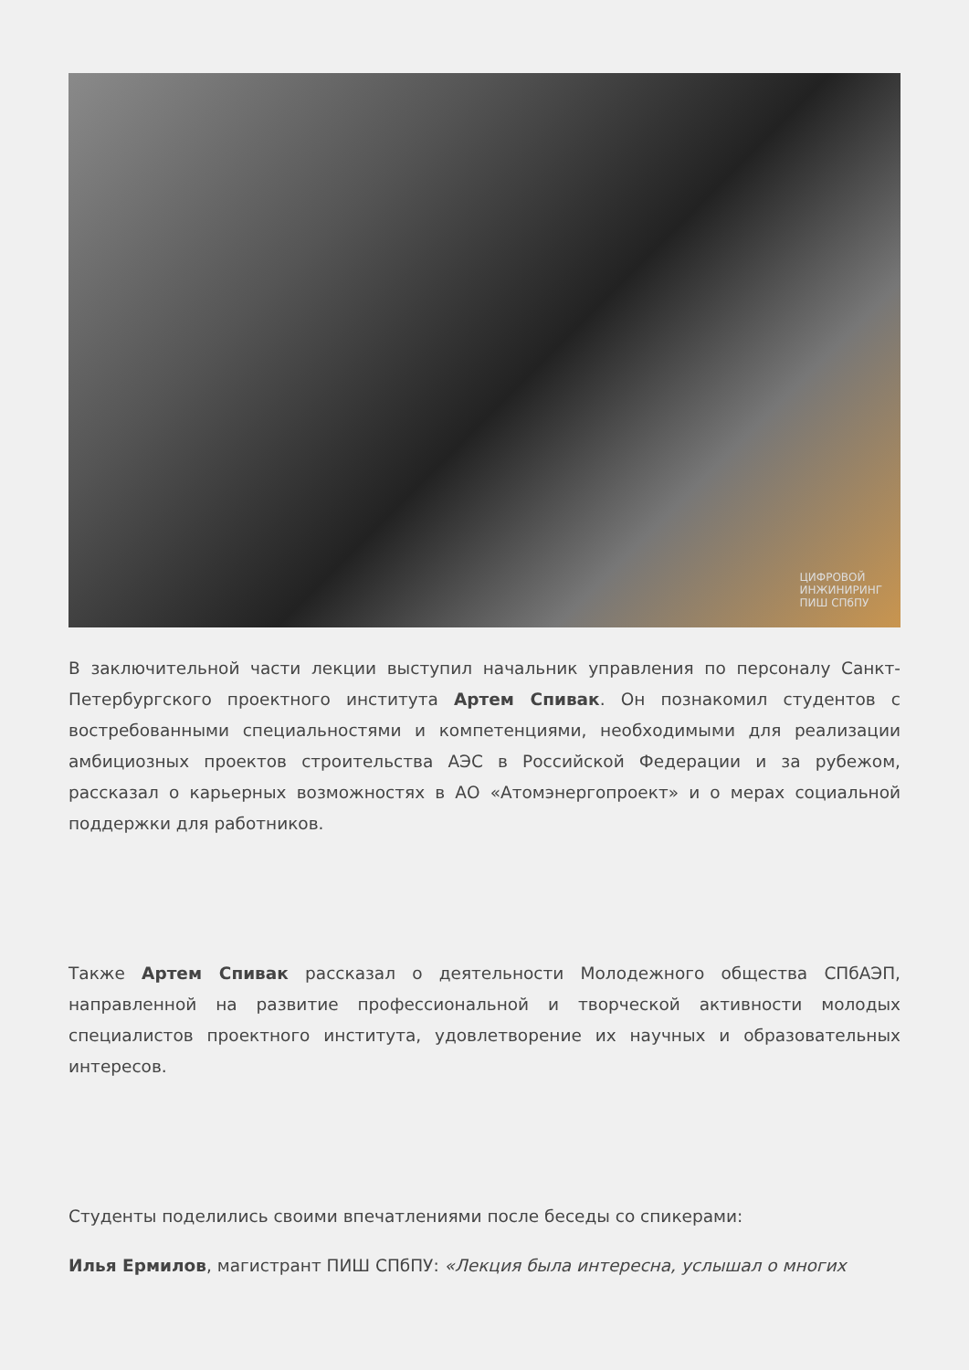ЦИФРОВОЙ
ИНЖИНИРИНГ
ПИШ СПбПУ
В заключительной части лекции выступил начальник управления по персоналу Санкт-Петербургского проектного института Артем Спивак. Он познакомил студентов с востребованными специальностями и компетенциями, необходимыми для реализации амбициозных проектов строительства АЭС в Российской Федерации и за рубежом, рассказал о карьерных возможностях в АО «Атомэнергопроект» и о мерах социальной поддержки для работников.
Также Артем Спивак рассказал о деятельности Молодежного общества СПбАЭП, направленной на развитие профессиональной и творческой активности молодых специалистов проектного института, удовлетворение их научных и образовательных интересов.
Студенты поделились своими впечатлениями после беседы со спикерами:
Илья Ермилов, магистрант ПИШ СПбПУ: «Лекция была интересна, услышал о многих